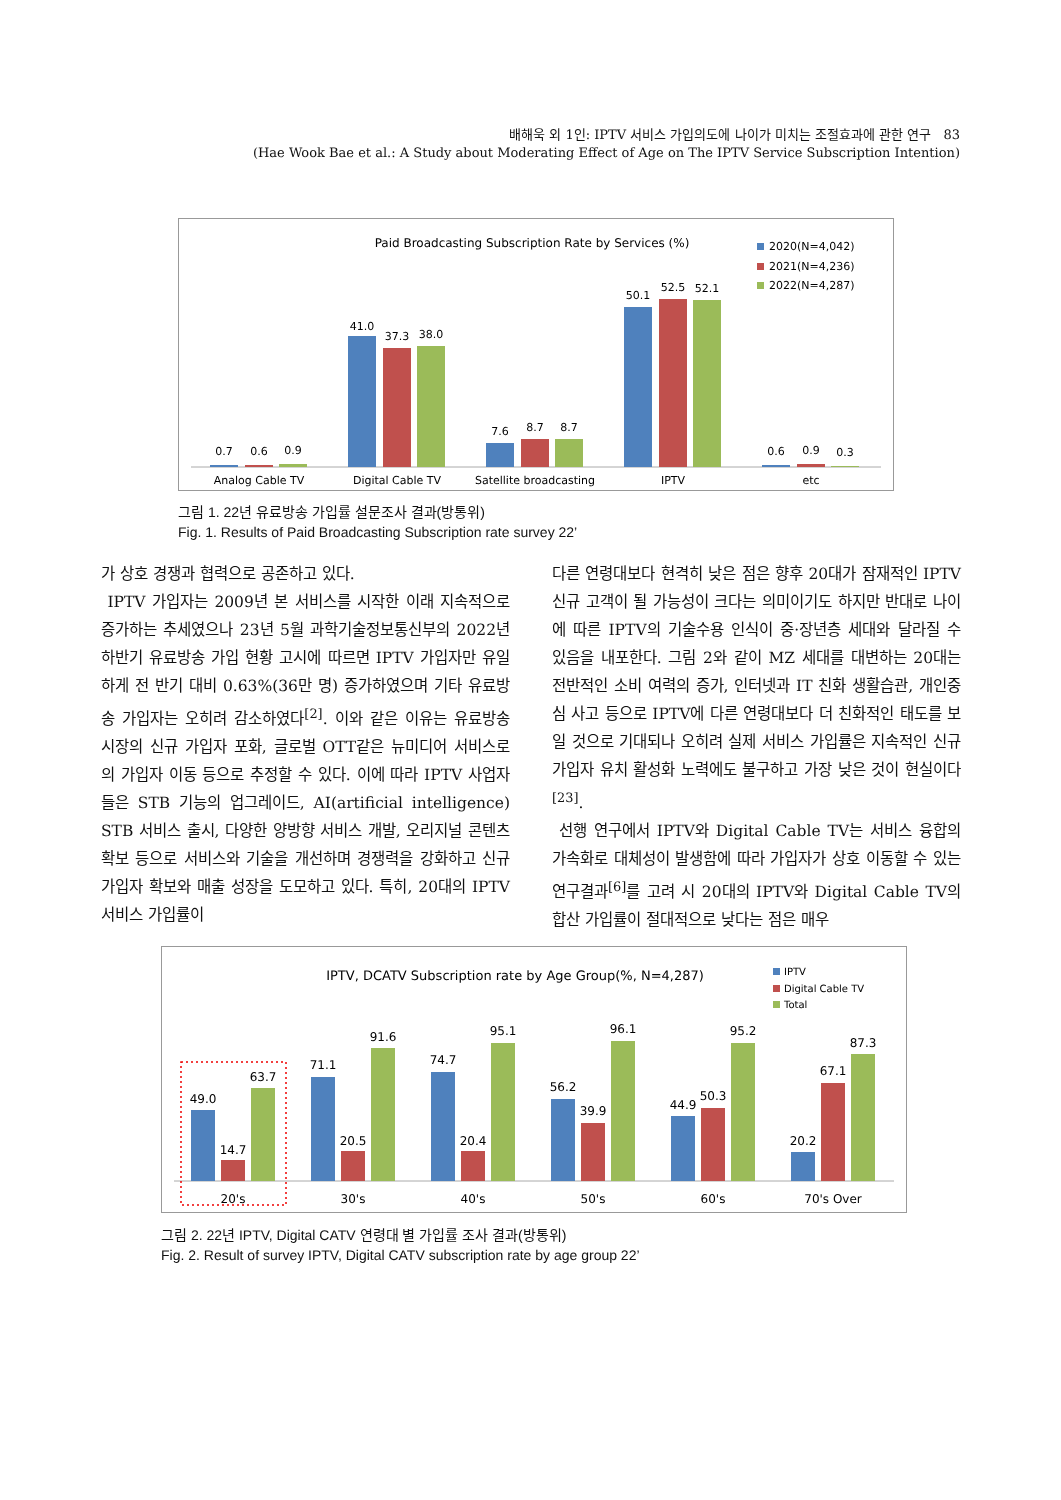배해욱 외 1인: IPTV 서비스 가입의도에 나이가 미치는 조절효과에 관한 연구 83
(Hae Wook Bae et al.: A Study about Moderating Effect of Age on The IPTV Service Subscription Intention)
Paid Broadcasting Subscription Rate by Services (%)
2020(N=4,042)
2021(N=4,236)
2022(N=4,287)
0.7
0.6
0.9
Analog Cable TV
41.0
37.3
38.0
Digital Cable TV
7.6
8.7
8.7
Satellite broadcasting
50.1
52.5
52.1
IPTV
0.6
0.9
0.3
etc
그림 1. 22년 유료방송 가입률 설문조사 결과(방통위)
Fig. 1. Results of Paid Broadcasting Subscription rate survey 22’
가 상호 경쟁과 협력으로 공존하고 있다.
IPTV 가입자는 2009년 본 서비스를 시작한 이래 지속적으로 증가하는 추세였으나 23년 5월 과학기술정보통신부의 2022년 하반기 유료방송 가입 현황 고시에 따르면 IPTV 가입자만 유일하게 전 반기 대비 0.63%(36만 명) 증가하였으며 기타 유료방송 가입자는 오히려 감소하였다<sup>[2]</sup>. 이와 같은 이유는 유료방송 시장의 신규 가입자 포화, 글로벌 OTT같은 뉴미디어 서비스로의 가입자 이동 등으로 추정할 수 있다. 이에 따라 IPTV 사업자들은 STB 기능의 업그레이드, AI(artificial intelligence) STB 서비스 출시, 다양한 양방향 서비스 개발, 오리지널 콘텐츠 확보 등으로 서비스와 기술을 개선하며 경쟁력을 강화하고 신규 가입자 확보와 매출 성장을 도모하고 있다. 특히, 20대의 IPTV 서비스 가입률이
다른 연령대보다 현격히 낮은 점은 향후 20대가 잠재적인 IPTV 신규 고객이 될 가능성이 크다는 의미이기도 하지만 반대로 나이에 따른 IPTV의 기술수용 인식이 중·장년층 세대와 달라질 수 있음을 내포한다. 그림 2와 같이 MZ 세대를 대변하는 20대는 전반적인 소비 여력의 증가, 인터넷과 IT 친화 생활습관, 개인중심 사고 등으로 IPTV에 다른 연령대보다 더 친화적인 태도를 보일 것으로 기대되나 오히려 실제 서비스 가입률은 지속적인 신규 가입자 유치 활성화 노력에도 불구하고 가장 낮은 것이 현실이다<sup>[23]</sup>.
선행 연구에서 IPTV와 Digital Cable TV는 서비스 융합의 가속화로 대체성이 발생함에 따라 가입자가 상호 이동할 수 있는 연구결과<sup>[6]</sup>를 고려 시 20대의 IPTV와 Digital Cable TV의 합산 가입률이 절대적으로 낮다는 점은 매우
IPTV, DCATV Subscription rate by Age Group(%, N=4,287)
IPTV
Digital Cable TV
Total
49.0
14.7
63.7
20's
71.1
20.5
91.6
30's
74.7
20.4
95.1
40's
56.2
39.9
96.1
50's
44.9
50.3
95.2
60's
20.2
67.1
87.3
70's Over
그림 2. 22년 IPTV, Digital CATV 연령대 별 가입률 조사 결과(방통위)
Fig. 2. Result of survey IPTV, Digital CATV subscription rate by age group 22’